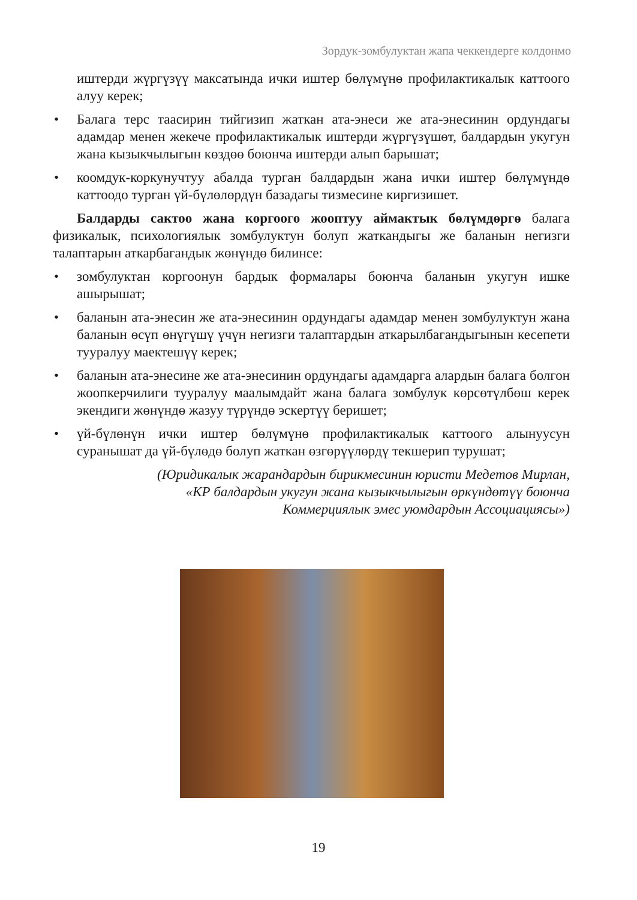Зордук-зомбулуктан жапа чеккендерге колдонмо
иштерди жүргүзүү максатында ички иштер бөлүмүнө профилактикалык каттоого алуу керек;
• Балага терс таасирин тийгизип жаткан ата-энеси же ата-энесинин ордундагы адамдар менен жекече профилактикалык иштерди жүргүзүшөт, балдардын укугун жана кызыкчылыгын көздөө боюнча иштерди алып барышат;
• коомдук-коркунучтуу абалда турган балдардын жана ички иштер бөлүмүндө каттоодо турган үй-бүлөлөрдүн базадагы тизмесине киргизишет.
Балдарды сактоо жана коргоого жооптуу аймактык бөлүмдөргө балага физикалык, психологиялык зомбулуктун болуп жаткандыгы же баланын негизги талаптарын аткарбагандык жөнүндө билинсе:
• зомбулуктан коргоонун бардык формалары боюнча баланын укугун ишке ашырышат;
• баланын ата-энесин же ата-энесинин ордундагы адамдар менен зомбулуктун жана баланын өсүп өнүгүшү үчүн негизги талаптардын аткарылбагандыгынын кесепети тууралуу маектешүү керек;
• баланын ата-энесине же ата-энесинин ордундагы адамдарга алардын балага болгон жоопкерчилиги тууралуу маалымдайт жана балага зомбулук көрсөтүлбөш керек экендиги жөнүндө жазуу түрүндө эскертүү беришет;
• үй-бүлөнүн ички иштер бөлүмүнө профилактикалык каттоого алынуусун суранышат да үй-бүлөдө болуп жаткан өзгөрүүлөрдү текшерип турушат;
(Юридикалык жарандардын бирикмесинин юристи Медетов Мирлан,
«КР балдардын укугун жана кызыкчылыгын өркүндөтүү боюнча
Коммерциялык эмес уюмдардын Ассоциациясы»)
19